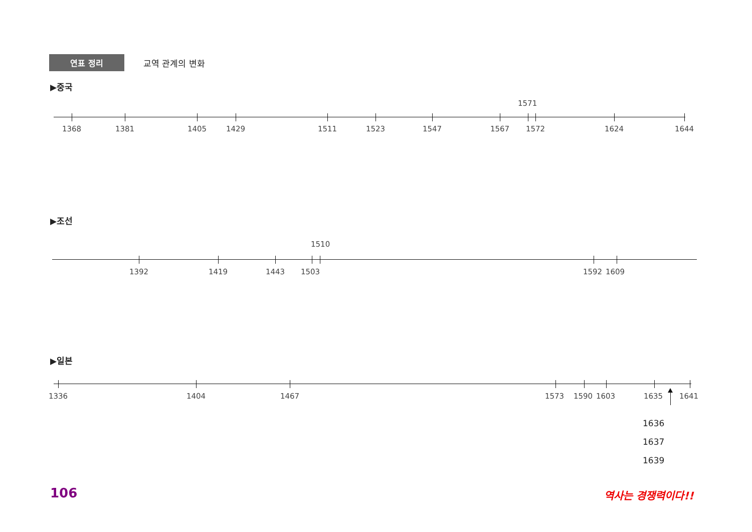연표 정리
교역 관계의 변화
▶중국
1571
1368 1381 1405 1429 1511 1523 1547 1567 1572 1624 1644
▶조선
1510
1392 1419 1443 1503 1592 1609
▶일본
1336 1404 1467 1573 1590 1603 1635 1641
1636
1637
1639
106 역사는 경쟁력이다!!